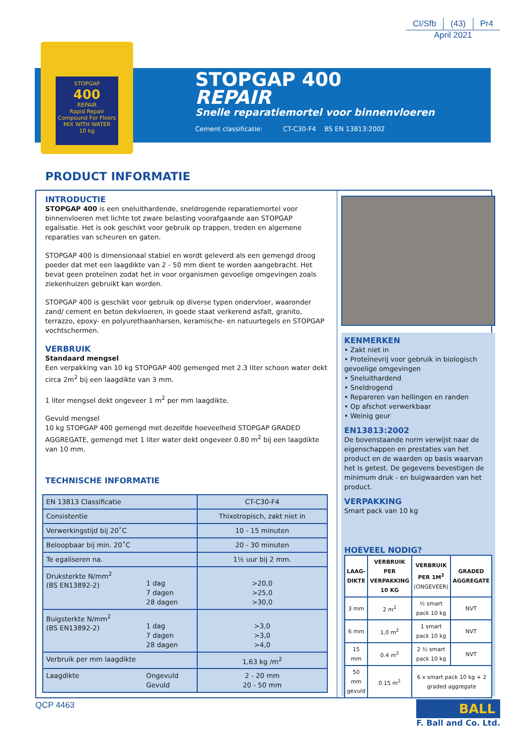CI/Sfb (43) Pr4
April 2021
STOPGAP
400
REPAIR
Rapid Repair Compound For Floors
MIX WITH WATER
10 kg
STOPGAP 400
REPAIR
Snelle reparatiemortel voor binnenvloeren
Cement classificatie: CT-C30-F4 BS EN 13813:2002
PRODUCT INFORMATIE
INTRODUCTIE
STOPGAP 400 is een sneluithardende, sneldrogende reparatiemortel voor binnenvloeren met lichte tot zware belasting voorafgaande aan STOPGAP egalisatie. Het is ook geschikt voor gebruik op trappen, treden en algemene reparaties van scheuren en gaten.
STOPGAP 400 is dimensionaal stabiel en wordt geleverd als een gemengd droog poeder dat met een laagdikte van 2 - 50 mm dient te worden aangebracht. Het bevat geen proteïnen zodat het in voor organismen gevoelige omgevingen zoals ziekenhuizen gebruikt kan worden.
STOPGAP 400 is geschikt voor gebruik op diverse typen ondervloer, waaronder zand/ cement en beton dekvloeren, in goede staat verkerend asfalt, granito, terrazzo, epoxy- en polyurethaanharsen, keramische- en natuurtegels en STOPGAP vochtschermen.
VERBRUIK
Standaard mengsel
Een verpakking van 10 kg STOPGAP 400 gemenged met 2.3 liter schoon water dekt circa 2m<sup>2</sup> bij een laagdikte van 3 mm.
1 liter mengsel dekt ongeveer 1 m<sup>2</sup> per mm laagdikte.
Gevuld mengsel
10 kg STOPGAP 400 gemengd met dezelfde hoeveelheid STOPGAP GRADED AGGREGATE, gemengd met 1 liter water dekt ongeveer 0.80 m<sup>2</sup> bij een laagdikte van 10 mm.
TECHNISCHE INFORMATIE
| EN 13813 Classificatie | | CT-C30-F4 |
| Consistentie | | Thixotropisch, zakt niet in |
| Verwerkingstijd bij 20˚C | | 10 - 15 minuten |
| Beloopbaar bij min. 20˚C | | 20 - 30 minuten |
| Te egaliseren na. | | 1½ uur bij 2 mm. |
| Druksterkte N/mm<sup>2</sup> (BS EN13892-2) | 1 dag 7 dagen 28 dagen | >20,0 >25,0 >30,0 |
| Buigsterkte N/mm<sup>2</sup> (BS EN13892-2) | 1 dag 7 dagen 28 dagen | >3,0 >3,0 >4,0 |
| Verbruik per mm laagdikte | | 1,63 kg /m<sup>2</sup> |
| Laagdikte | Ongevuld Gevuld | 2 - 20 mm 20 - 50 mm |
KENMERKEN
• Zakt niet in
• Proteïnevrij voor gebruik in biologisch gevoelige omgevingen
• Sneluithardend
• Sneldrogend
• Repareren van hellingen en randen
• Op afschot verwerkbaar
• Weinig geur
EN13813:2002
De bovenstaande norm verwijst naar de eigenschappen en prestaties van het product en de waarden op basis waarvan het is getest. De gegevens bevestigen de minimum druk - en buigwaarden van het product.
VERPAKKING
Smart pack van 10 kg
HOEVEEL NODIG?
| LAAG- DIKTE | VERBRUIK PER VERPAKKING 10 KG | VERBRUIK PER 1M<sup>2</sup> (ONGEVEER) | GRADED AGGREGATE |
| 3 mm | 2 m<sup>2</sup> | ½ smart pack 10 kg | NVT |
| 6 mm | 1,0 m<sup>2</sup> | 1 smart pack 10 kg | NVT |
| 15 mm | 0.4 m<sup>2</sup> | 2 ½ smart pack 10 kg | NVT |
| 50 mm gevuld | 0.15 m<sup>2</sup> | 6 x smart pack 10 kg + 2 graded aggregate | |
QCP 4463
BALL
F. Ball and Co. Ltd.